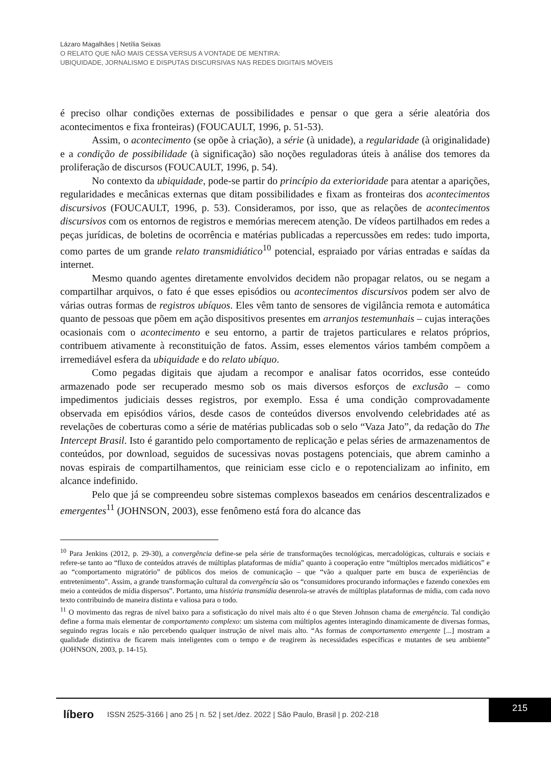Lázaro Magalhães | Netília Seixas
O RELATO QUE NÃO MAIS CESSA VERSUS A VONTADE DE MENTIRA:
UBIQUIDADE, JORNALISMO E DISPUTAS DISCURSIVAS NAS REDES DIGITAIS MÓVEIS
é preciso olhar condições externas de possibilidades e pensar o que gera a série aleatória dos acontecimentos e fixa fronteiras) (FOUCAULT, 1996, p. 51-53).
Assim, o acontecimento (se opõe à criação), a série (à unidade), a regularidade (à originalidade) e a condição de possibilidade (à significação) são noções reguladoras úteis à análise dos temores da proliferação de discursos (FOUCAULT, 1996, p. 54).
No contexto da ubiquidade, pode-se partir do princípio da exterioridade para atentar a aparições, regularidades e mecânicas externas que ditam possibilidades e fixam as fronteiras dos acontecimentos discursivos (FOUCAULT, 1996, p. 53). Consideramos, por isso, que as relações de acontecimentos discursivos com os entornos de registros e memórias merecem atenção. De vídeos partilhados em redes a peças jurídicas, de boletins de ocorrência e matérias publicadas a repercussões em redes: tudo importa, como partes de um grande relato transmidiático<sup>10</sup> potencial, espraiado por várias entradas e saídas da internet.
Mesmo quando agentes diretamente envolvidos decidem não propagar relatos, ou se negam a compartilhar arquivos, o fato é que esses episódios ou acontecimentos discursivos podem ser alvo de várias outras formas de registros ubíquos. Eles vêm tanto de sensores de vigilância remota e automática quanto de pessoas que põem em ação dispositivos presentes em arranjos testemunhais – cujas interações ocasionais com o acontecimento e seu entorno, a partir de trajetos particulares e relatos próprios, contribuem ativamente à reconstituição de fatos. Assim, esses elementos vários também compõem a irremediável esfera da ubiquidade e do relato ubíquo.
Como pegadas digitais que ajudam a recompor e analisar fatos ocorridos, esse conteúdo armazenado pode ser recuperado mesmo sob os mais diversos esforços de exclusão – como impedimentos judiciais desses registros, por exemplo. Essa é uma condição comprovadamente observada em episódios vários, desde casos de conteúdos diversos envolvendo celebridades até as revelações de coberturas como a série de matérias publicadas sob o selo “Vaza Jato”, da redação do The Intercept Brasil. Isto é garantido pelo comportamento de replicação e pelas séries de armazenamentos de conteúdos, por download, seguidos de sucessivas novas postagens potenciais, que abrem caminho a novas espirais de compartilhamentos, que reiniciam esse ciclo e o repotencializam ao infinito, em alcance indefinido.
Pelo que já se compreendeu sobre sistemas complexos baseados em cenários descentralizados e emergentes<sup>11</sup> (JOHNSON, 2003), esse fenômeno está fora do alcance das
<sup>10</sup> Para Jenkins (2012, p. 29-30), a convergência define-se pela série de transformações tecnológicas, mercadológicas, culturais e sociais e refere-se tanto ao “fluxo de conteúdos através de múltiplas plataformas de mídia” quanto à cooperação entre “múltiplos mercados midiáticos” e ao “comportamento migratório” de públicos dos meios de comunicação – que “vão a qualquer parte em busca de experiências de entretenimento”. Assim, a grande transformação cultural da convergência são os “consumidores procurando informações e fazendo conexões em meio a conteúdos de mídia dispersos”. Portanto, uma história transmídia desenrola-se através de múltiplas plataformas de mídia, com cada novo texto contribuindo de maneira distinta e valiosa para o todo.
<sup>11</sup> O movimento das regras de nível baixo para a sofisticação do nível mais alto é o que Steven Johnson chama de emergência. Tal condição define a forma mais elementar de comportamento complexo: um sistema com múltiplos agentes interagindo dinamicamente de diversas formas, seguindo regras locais e não percebendo qualquer instrução de nível mais alto. “As formas de comportamento emergente [...] mostram a qualidade distintiva de ficarem mais inteligentes com o tempo e de reagirem às necessidades específicas e mutantes de seu ambiente” (JOHNSON, 2003, p. 14-15).
líbero ISSN 2525-3166 | ano 25 | n. 52 | set./dez. 2022 | São Paulo, Brasil | p. 202-218
215